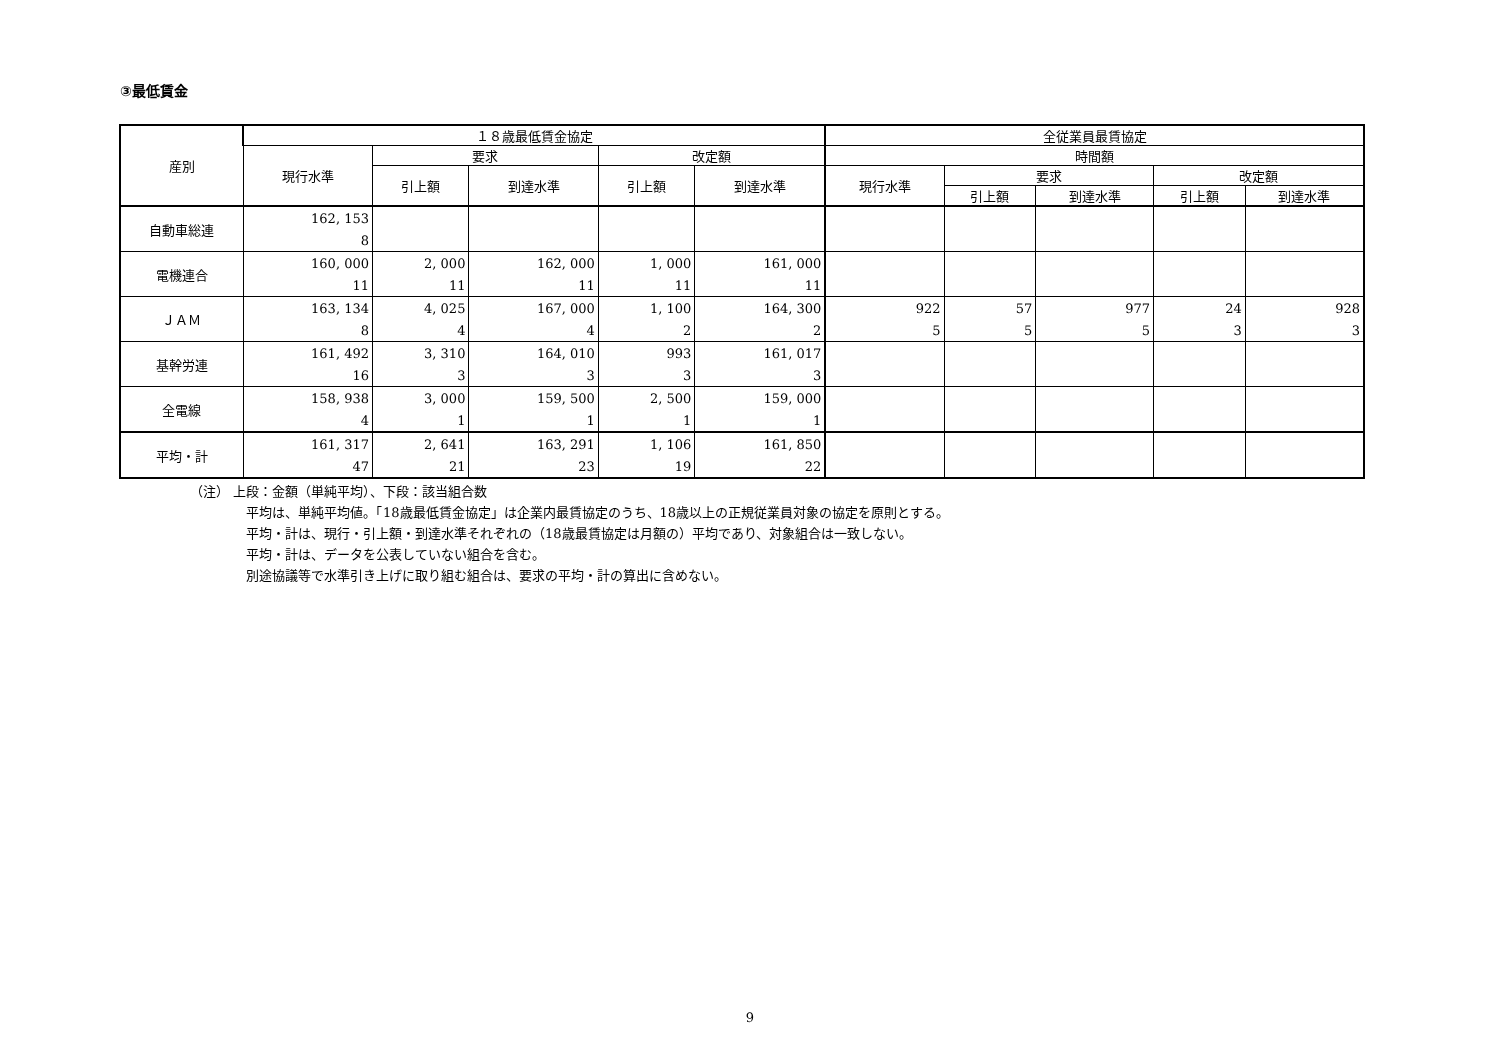③最低賃金
| 産別 | １８歳最低賃金協定 | | | | | 全従業員最賃協定 | | | | |
| --- | --- | --- | --- | --- | --- | --- | --- | --- | --- | --- |
| | 現行水準 | 要求 | | 改定額 | | 時間額 | | | | |
| | | 引上額 | 到達水準 | 引上額 | 到達水準 | 現行水準 | 要求 | | 改定額 | |
| | | | | | | | 引上額 | 到達水準 | 引上額 | 到達水準 |
| 自動車総連 | 162, 153 | | | | | | | | | |
| | 8 | | | | | | | | | |
| 電機連合 | 160, 000 | 2, 000 | 162, 000 | 1, 000 | 161, 000 | | | | | |
| | 11 | 11 | 11 | 11 | 11 | | | | | |
| ＪＡＭ | 163, 134 | 4, 025 | 167, 000 | 1, 100 | 164, 300 | 922 | 57 | 977 | 24 | 928 |
| | 8 | 4 | 4 | 2 | 2 | 5 | 5 | 5 | 3 | 3 |
| 基幹労連 | 161, 492 | 3, 310 | 164, 010 | 993 | 161, 017 | | | | | |
| | 16 | 3 | 3 | 3 | 3 | | | | | |
| 全電線 | 158, 938 | 3, 000 | 159, 500 | 2, 500 | 159, 000 | | | | | |
| | 4 | 1 | 1 | 1 | 1 | | | | | |
| 平均・計 | 161, 317 | 2, 641 | 163, 291 | 1, 106 | 161, 850 | | | | | |
| | 47 | 21 | 23 | 19 | 22 | | | | | |
（注） 上段：金額（単純平均）、下段：該当組合数
平均は、単純平均値。「18歳最低賃金協定」は企業内最賃協定のうち、18歳以上の正規従業員対象の協定を原則とする。
平均・計は、現行・引上額・到達水準それぞれの（18歳最賃協定は月額の）平均であり、対象組合は一致しない。
平均・計は、データを公表していない組合を含む。
別途協議等で水準引き上げに取り組む組合は、要求の平均・計の算出に含めない。
9